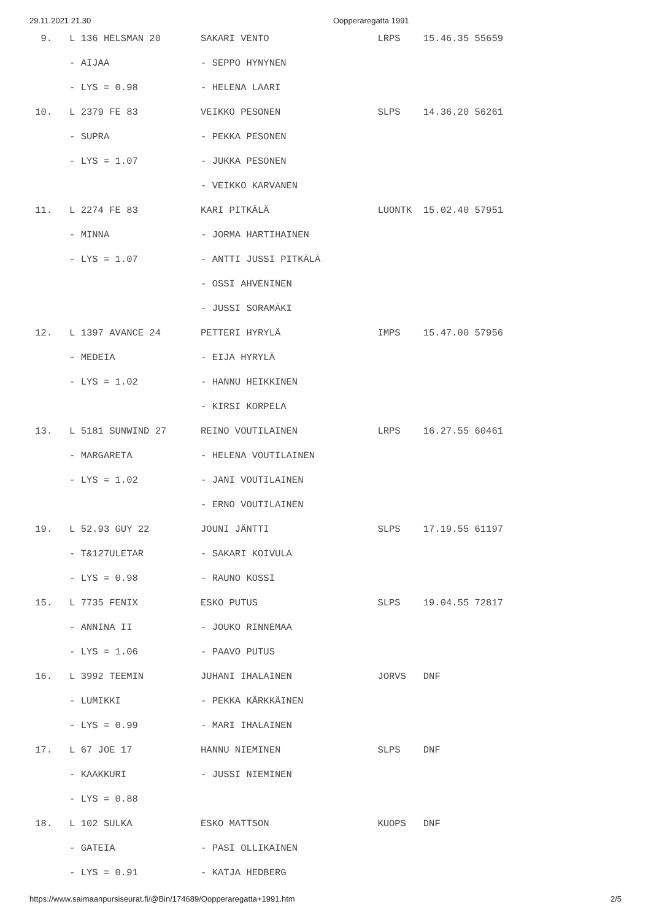29.11.2021 21.30 Oopperaregatta 1991
  9.   L 136 HELSMAN 20       SAKARI VENTO                   LRPS    15.46.35 55659
       - AIJAA                - SEPPO HYNYNEN
       - LYS = 0.98           - HELENA LAARI
 10.   L 2379 FE 83           VEIKKO PESONEN                 SLPS    14.36.20 56261
       - SUPRA                - PEKKA PESONEN
       - LYS = 1.07           - JUKKA PESONEN
                              - VEIKKO KARVANEN
 11.   L 2274 FE 83           KARI PITKÄLÄ                   LUONTK  15.02.40 57951
       - MINNA                - JORMA HARTIHAINEN
       - LYS = 1.07           - ANTTI JUSSI PITKÄLÄ
                              - OSSI AHVENINEN
                              - JUSSI SORAMÄKI
 12.   L 1397 AVANCE 24       PETTERI HYRYLÄ                 IMPS    15.47.00 57956
       - MEDEIA               - EIJA HYRYLÄ
       - LYS = 1.02           - HANNU HEIKKINEN
                              - KIRSI KORPELA
 13.   L 5181 SUNWIND 27      REINO VOUTILAINEN              LRPS    16.27.55 60461
       - MARGARETA            - HELENA VOUTILAINEN
       - LYS = 1.02           - JANI VOUTILAINEN
                              - ERNO VOUTILAINEN
 19.   L 52.93 GUY 22         JOUNI JÄNTTI                   SLPS    17.19.55 61197
       - T&127ULETAR          - SAKARI KOIVULA
       - LYS = 0.98           - RAUNO KOSSI
 15.   L 7735 FENIX           ESKO PUTUS                     SLPS    19.04.55 72817
       - ANNINA II            - JOUKO RINNEMAA
       - LYS = 1.06           - PAAVO PUTUS
 16.   L 3992 TEEMIN          JUHANI IHALAINEN               JORVS   DNF
       - LUMIKKI              - PEKKA KÄRKKÄINEN
       - LYS = 0.99           - MARI IHALAINEN
 17.   L 67 JOE 17            HANNU NIEMINEN                 SLPS    DNF
       - KAAKKURI             - JUSSI NIEMINEN
       - LYS = 0.88
 18.   L 102 SULKA            ESKO MATTSON                   KUOPS   DNF
       - GATEIA               - PASI OLLIKAINEN
       - LYS = 0.91           - KATJA HEDBERG
https://www.saimaanpursiseurat.fi/@Bin/174689/Oopperaregatta+1991.htm 2/5